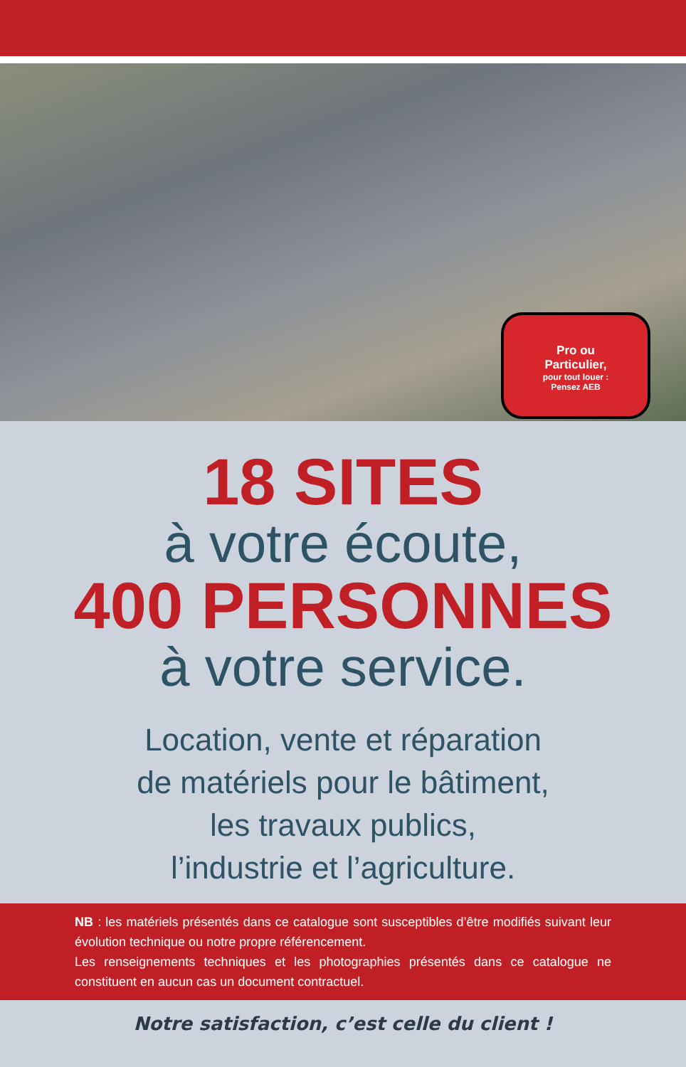Pro ou
Particulier,
pour tout louer :
Pensez AEB
18 SITES
à votre écoute,
400 PERSONNES
à votre service.
Location, vente et réparation
de matériels pour le bâtiment,
les travaux publics,
l’industrie et l’agriculture.
NB : les matériels présentés dans ce catalogue sont susceptibles d’être modifiés suivant leur évolution technique ou notre propre référencement.
Les renseignements techniques et les photographies présentés dans ce catalogue ne constituent en aucun cas un document contractuel.
Notre satisfaction, c’est celle du client !